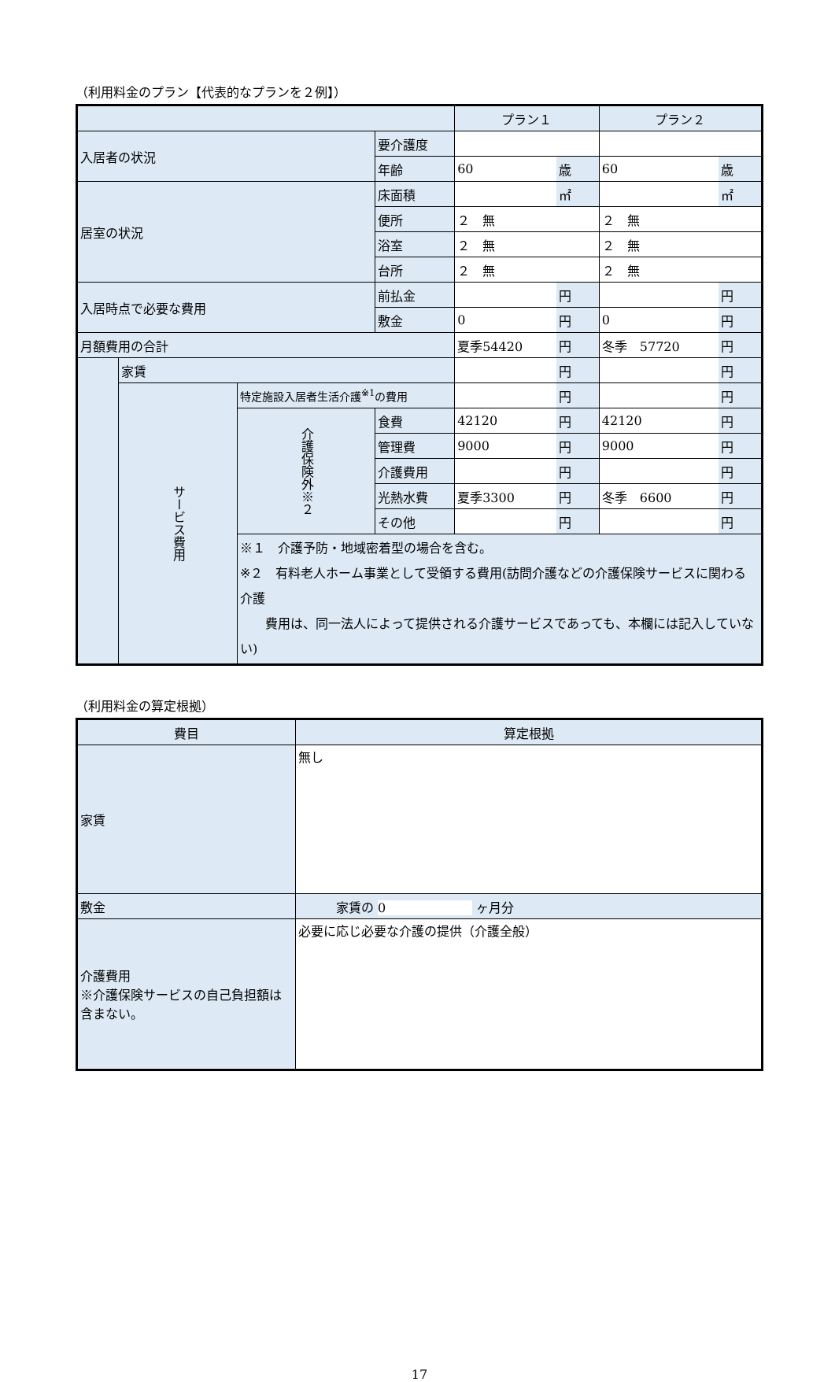（利用料金のプラン【代表的なプランを２例】）
| | | | | プラン１ | | プラン２ | |
| --- | --- | --- | --- | --- | --- | --- | --- |
| 入居者の状況 | | | 要介護度 | | | | |
| | | | 年齢 | 60 | 歳 | 60 | 歳 |
| 居室の状況 | | | 床面積 | | ㎡ | | ㎡ |
| | | | 便所 | ２ 無 | | ２ 無 | |
| | | | 浴室 | ２ 無 | | ２ 無 | |
| | | | 台所 | ２ 無 | | ２ 無 | |
| 入居時点で必要な費用 | | | 前払金 | | 円 | | 円 |
| | | | 敷金 | 0 | 円 | 0 | 円 |
| 月額費用の合計 | | | | 夏季54420 | 円 | 冬季 57720 | 円 |
| | 家賃 | | | | 円 | | 円 |
| | サービス費用 | 特定施設入居者生活介護<sup>※1</sup>の費用 | | | 円 | | 円 |
| | | 介護保険外※２ | 食費 | 42120 | 円 | 42120 | 円 |
| | | | 管理費 | 9000 | 円 | 9000 | 円 |
| | | | 介護費用 | | 円 | | 円 |
| | | | 光熱水費 | 夏季3300 | 円 | 冬季 6600 | 円 |
| | | | その他 | | 円 | | 円 |
| | | ※１ 介護予防・地域密着型の場合を含む。 ※２ 有料老人ホーム事業として受領する費用(訪問介護などの介護保険サービスに関わる介護 費用は、同一法人によって提供される介護サービスであっても、本欄には記入していない) | | | | | |
（利用料金の算定根拠）
| 費目 | 算定根拠 |
| --- | --- |
| 家賃 | 無し |
| 敷金 | 家賃の 0 ヶ月分 |
| 介護費用 ※介護保険サービスの自己負担額は含まない。 | 必要に応じ必要な介護の提供（介護全般） |
17